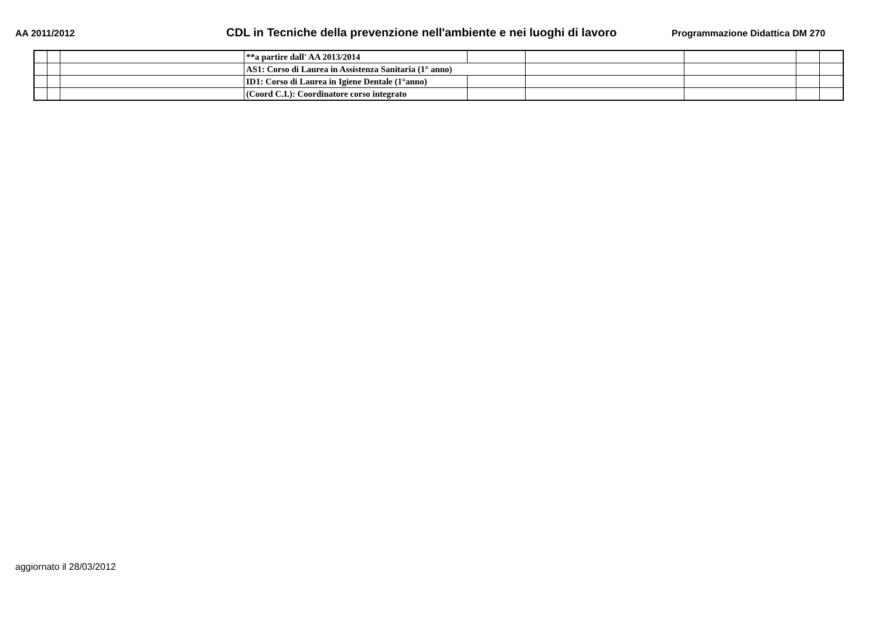AA 2011/2012
CDL in Tecniche della prevenzione nell'ambiente e nei luoghi di lavoro
Programmazione Didattica DM 270
| | | | **a partire dall' AA 2013/2014 | | | | | |
| | | | AS1: Corso di Laurea in Assistenza Sanitaria (1° anno) | | | | | |
| | | | ID1: Corso di Laurea in Igiene Dentale (1°anno) | | | | | |
| | | | (Coord C.I.): Coordinatore corso integrato | | | | | |
aggiornato il 28/03/2012